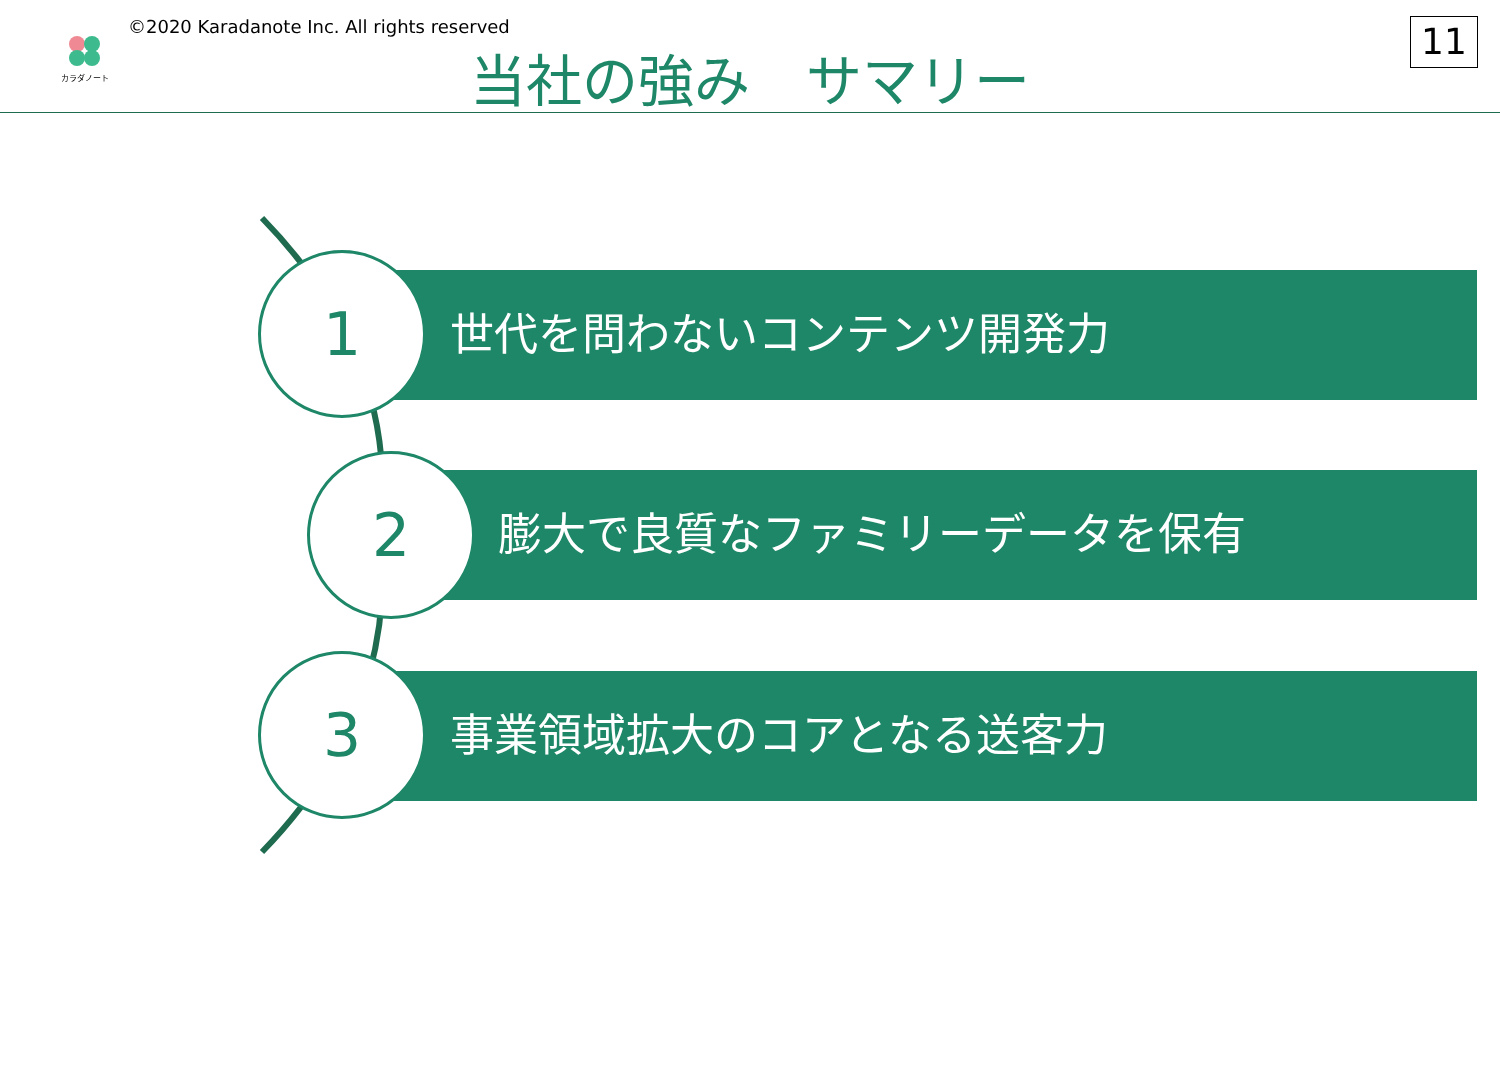カラダノート
©2020 Karadanote Inc. All rights reserved
当社の強み　サマリー 11
世代を問わないコンテンツ開発力
1
膨大で良質なファミリーデータを保有
2
事業領域拡大のコアとなる送客力
3